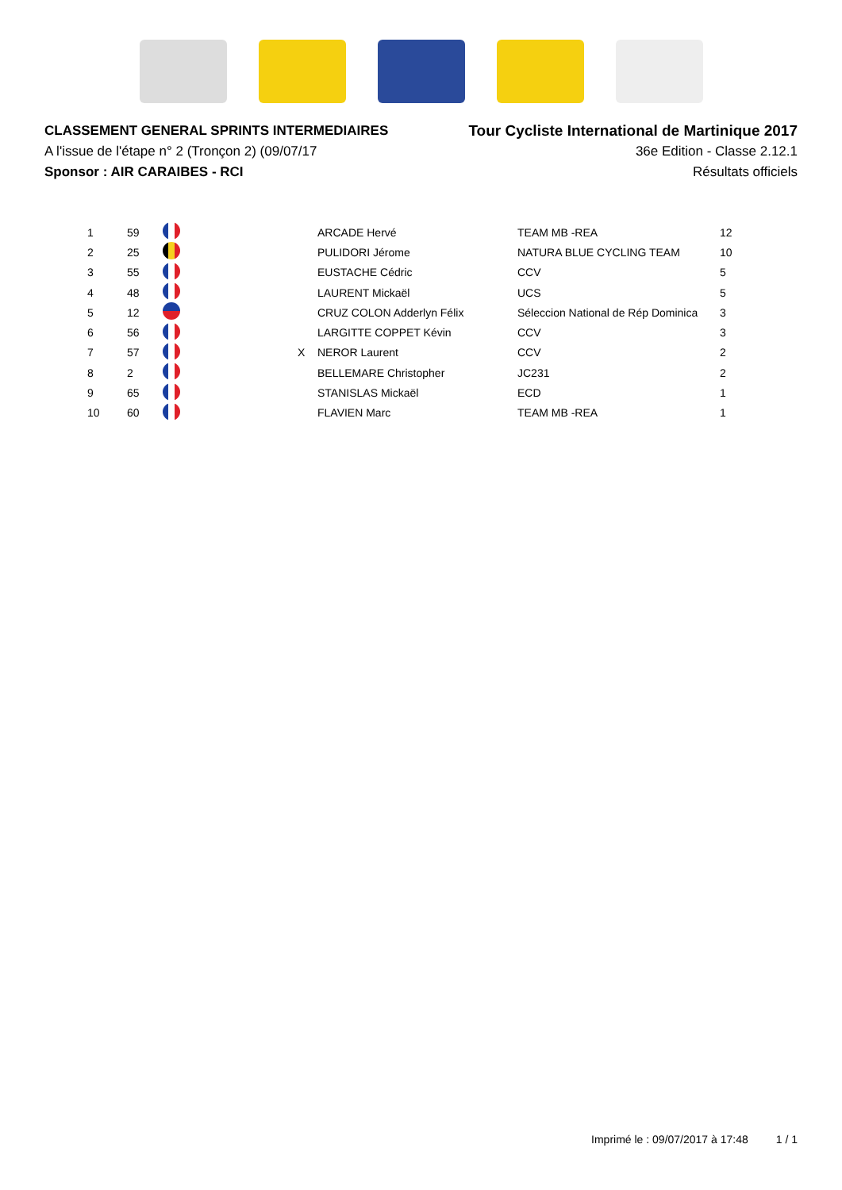CLASSEMENT GENERAL SPRINTS INTERMEDIAIRES
A l'issue de l'étape n° 2 (Tronçon 2) (09/07/17
Sponsor : AIR CARAIBES - RCI
Tour Cycliste International de Martinique 2017
36e Edition - Classe 2.12.1
Résultats officiels
| 1 | 59 | | | ARCADE Hervé | TEAM MB -REA | 12 |
| 2 | 25 | | | PULIDORI Jérome | NATURA BLUE CYCLING TEAM | 10 |
| 3 | 55 | | | EUSTACHE Cédric | CCV | 5 |
| 4 | 48 | | | LAURENT Mickaël | UCS | 5 |
| 5 | 12 | | | CRUZ COLON Adderlyn Félix | Séleccion National de Rép Dominica | 3 |
| 6 | 56 | | | LARGITTE COPPET Kévin | CCV | 3 |
| 7 | 57 | | X | NEROR Laurent | CCV | 2 |
| 8 | 2 | | | BELLEMARE Christopher | JC231 | 2 |
| 9 | 65 | | | STANISLAS Mickaël | ECD | 1 |
| 10 | 60 | | | FLAVIEN Marc | TEAM MB -REA | 1 |
Imprimé le : 09/07/2017 à 17:48 1 / 1